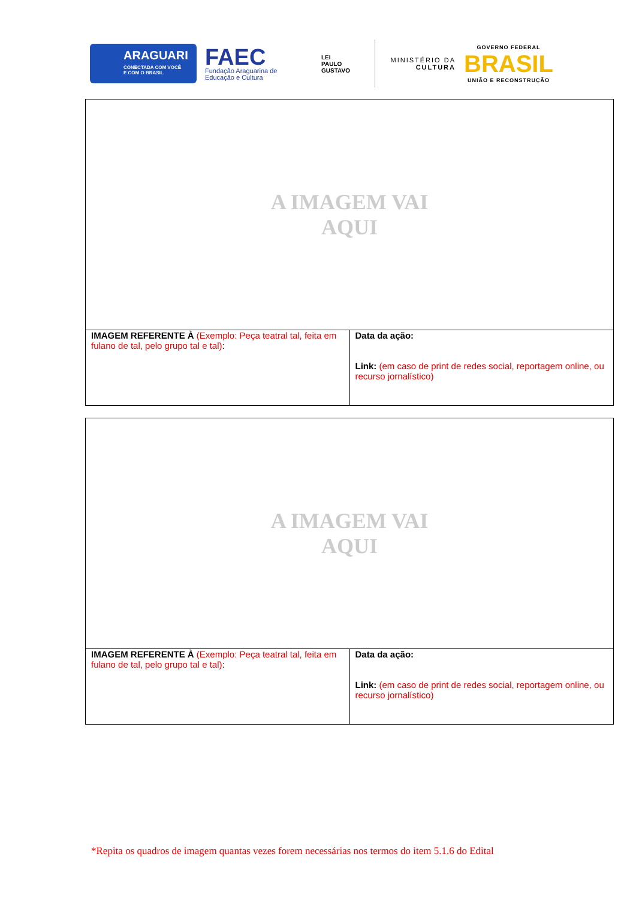ARAGUARI
CONECTADA COM VOCÊ
E COM O BRASIL
FAEC
Fundação Araguarina de
Educação e Cultura
LEI
PAULO
GUSTAVO
MINISTÉRIO DA
CULTURA
GOVERNO FEDERAL
BRASIL
UNIÃO E RECONSTRUÇÃO
| A IMAGEM VAI AQUI | |
| IMAGEM REFERENTE À (Exemplo: Peça teatral tal, feita em fulano de tal, pelo grupo tal e tal) : | Data da ação: Link: (em caso de print de redes social, reportagem online, ou recurso jornalístico) |
| A IMAGEM VAI AQUI | |
| IMAGEM REFERENTE À (Exemplo: Peça teatral tal, feita em fulano de tal, pelo grupo tal e tal) : | Data da ação: Link: (em caso de print de redes social, reportagem online, ou recurso jornalístico) |
*Repita os quadros de imagem quantas vezes forem necessárias nos termos do item 5.1.6 do Edital